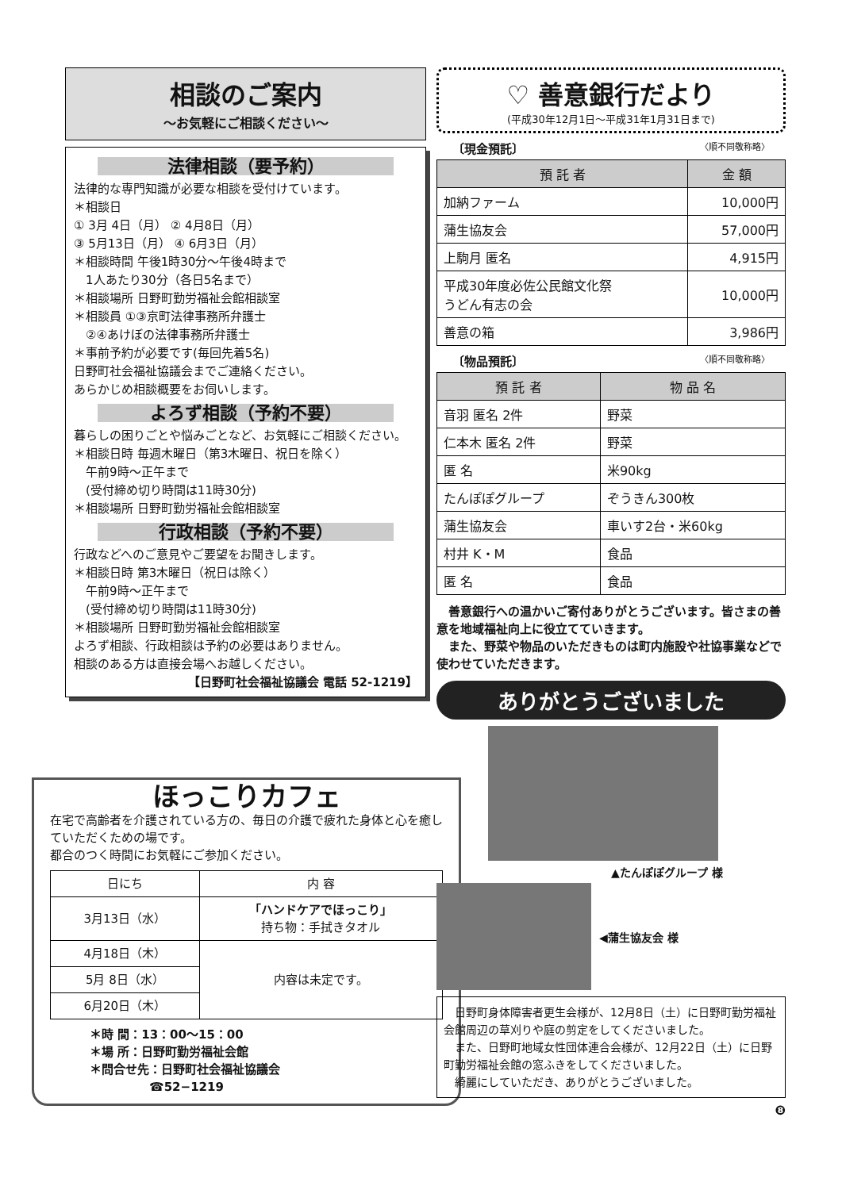相談のご案内
〜お気軽にご相談ください〜
法律相談（要予約）
法律的な専門知識が必要な相談を受付けています。
＊相談日
① 3月 4日（月） ② 4月8日（月）
③ 5月13日（月） ④ 6月3日（月）
＊相談時間 午後1時30分〜午後4時まで
　1人あたり30分（各日5名まで）
＊相談場所 日野町勤労福祉会館相談室
＊相談員 ①③京町法律事務所弁護士
　②④あけぼの法律事務所弁護士
＊事前予約が必要です(毎回先着5名)
日野町社会福祉協議会までご連絡ください。
あらかじめ相談概要をお伺いします。
よろず相談（予約不要）
暮らしの困りごとや悩みごとなど、お気軽にご相談ください。
＊相談日時 毎週木曜日（第3木曜日、祝日を除く）
　午前9時〜正午まで
　(受付締め切り時間は11時30分)
＊相談場所 日野町勤労福祉会館相談室
行政相談（予約不要）
行政などへのご意見やご要望をお聞きします。
＊相談日時 第3木曜日（祝日は除く）
　午前9時〜正午まで
　(受付締め切り時間は11時30分)
＊相談場所 日野町勤労福祉会館相談室
よろず相談、行政相談は予約の必要はありません。
相談のある方は直接会場へお越しください。
【日野町社会福祉協議会 電話 52-1219】
ほっこりカフェ
在宅で高齢者を介護されている方の、毎日の介護で疲れた身体と心を癒していただくための場です。
都合のつく時間にお気軽にご参加ください。
| 日にち | 内 容 |
| 3月13日（水） | 「ハンドケアでほっこり」 持ち物：手拭きタオル |
| 4月18日（木） | 内容は未定です。 |
| 5月 8日（水） | |
| 6月20日（木） | |
＊時 間：13：00〜15：00
＊場 所：日野町勤労福祉会館
＊問合せ先：日野町社会福祉協議会
　　　　　☎52−1219
♡ 善意銀行だより
(平成30年12月1日〜平成31年1月31日まで)
〔現金預託〕 〈順不同敬称略〉
| 預 託 者 | 金 額 |
| --- | --- |
| 加納ファーム | 10,000円 |
| 蒲生協友会 | 57,000円 |
| 上駒月 匿名 | 4,915円 |
| 平成30年度必佐公民館文化祭 うどん有志の会 | 10,000円 |
| 善意の箱 | 3,986円 |
〔物品預託〕 〈順不同敬称略〉
| 預 託 者 | 物 品 名 |
| --- | --- |
| 音羽 匿名 2件 | 野菜 |
| 仁本木 匿名 2件 | 野菜 |
| 匿 名 | 米90kg |
| たんぽぽグループ | ぞうきん300枚 |
| 蒲生協友会 | 車いす2台・米60kg |
| 村井 K・M | 食品 |
| 匿 名 | 食品 |
　善意銀行への温かいご寄付ありがとうございます。皆さまの善意を地域福祉向上に役立てていきます。
　また、野菜や物品のいただきものは町内施設や社協事業などで使わせていただきます。
ありがとうございました
▲たんぽぽグループ 様
◀蒲生協友会 様
　日野町身体障害者更生会様が、12月8日（土）に日野町勤労福祉会館周辺の草刈りや庭の剪定をしてくださいました。
　また、日野町地域女性団体連合会様が、12月22日（土）に日野町勤労福祉会館の窓ふきをしてくださいました。
　綺麗にしていただき、ありがとうございました。
❽